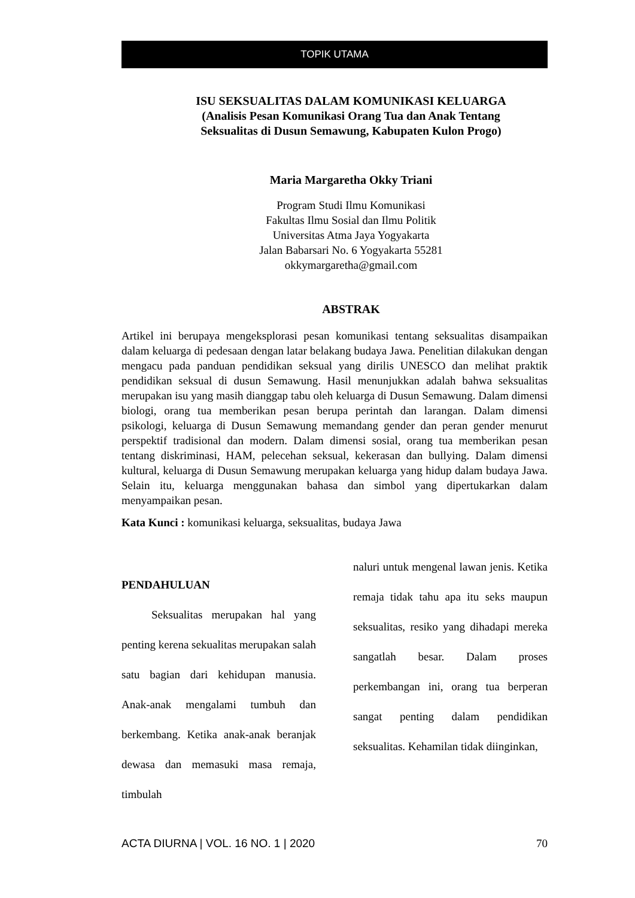TOPIK UTAMA
ISU SEKSUALITAS DALAM KOMUNIKASI KELUARGA
(Analisis Pesan Komunikasi Orang Tua dan Anak Tentang
Seksualitas di Dusun Semawung, Kabupaten Kulon Progo)
Maria Margaretha Okky Triani
Program Studi Ilmu Komunikasi
Fakultas Ilmu Sosial dan Ilmu Politik
Universitas Atma Jaya Yogyakarta
Jalan Babarsari No. 6 Yogyakarta 55281
okkymargaretha@gmail.com
ABSTRAK
Artikel ini berupaya mengeksplorasi pesan komunikasi tentang seksualitas disampaikan dalam keluarga di pedesaan dengan latar belakang budaya Jawa. Penelitian dilakukan dengan mengacu pada panduan pendidikan seksual yang dirilis UNESCO dan melihat praktik pendidikan seksual di dusun Semawung. Hasil menunjukkan adalah bahwa seksualitas merupakan isu yang masih dianggap tabu oleh keluarga di Dusun Semawung. Dalam dimensi biologi, orang tua memberikan pesan berupa perintah dan larangan. Dalam dimensi psikologi, keluarga di Dusun Semawung memandang gender dan peran gender menurut perspektif tradisional dan modern. Dalam dimensi sosial, orang tua memberikan pesan tentang diskriminasi, HAM, pelecehan seksual, kekerasan dan bullying. Dalam dimensi kultural, keluarga di Dusun Semawung merupakan keluarga yang hidup dalam budaya Jawa. Selain itu, keluarga menggunakan bahasa dan simbol yang dipertukarkan dalam menyampaikan pesan.
Kata Kunci : komunikasi keluarga, seksualitas, budaya Jawa
PENDAHULUAN
Seksualitas merupakan hal yang penting kerena sekualitas merupakan salah satu bagian dari kehidupan manusia. Anak-anak mengalami tumbuh dan berkembang. Ketika anak-anak beranjak dewasa dan memasuki masa remaja, timbulah
naluri untuk mengenal lawan jenis. Ketika remaja tidak tahu apa itu seks maupun seksualitas, resiko yang dihadapi mereka sangatlah besar. Dalam proses perkembangan ini, orang tua berperan sangat penting dalam pendidikan seksualitas. Kehamilan tidak diinginkan,
ACTA DIURNA | VOL. 16 NO. 1 | 2020 70